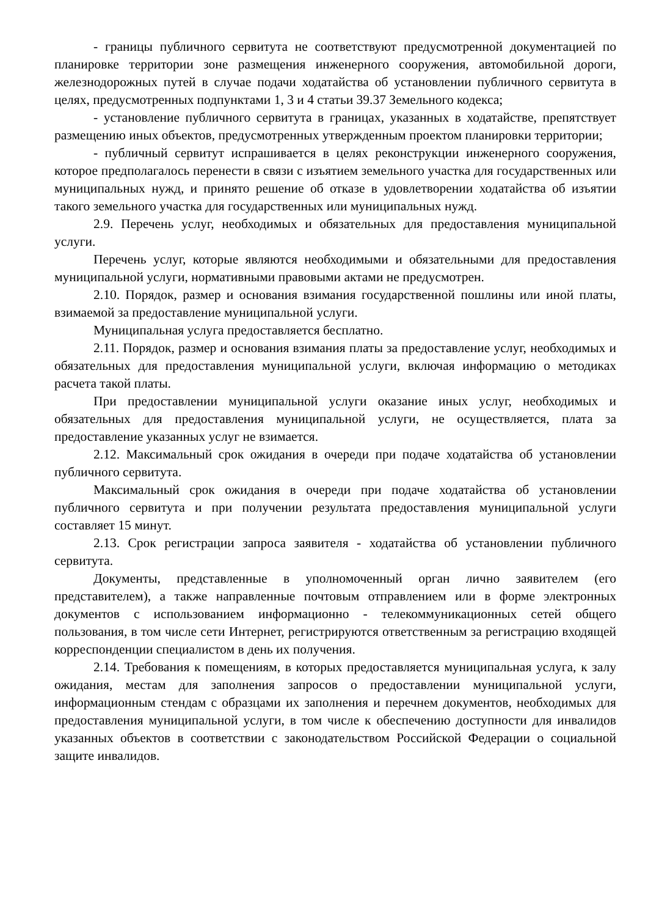- границы публичного сервитута не соответствуют предусмотренной документацией по планировке территории зоне размещения инженерного сооружения, автомобильной дороги, железнодорожных путей в случае подачи ходатайства об установлении публичного сервитута в целях, предусмотренных подпунктами 1, 3 и 4 статьи 39.37 Земельного кодекса;
- установление публичного сервитута в границах, указанных в ходатайстве, препятствует размещению иных объектов, предусмотренных утвержденным проектом планировки территории;
- публичный сервитут испрашивается в целях реконструкции инженерного сооружения, которое предполагалось перенести в связи с изъятием земельного участка для государственных или муниципальных нужд, и принято решение об отказе в удовлетворении ходатайства об изъятии такого земельного участка для государственных или муниципальных нужд.
2.9. Перечень услуг, необходимых и обязательных для предоставления муниципальной услуги.
Перечень услуг, которые являются необходимыми и обязательными для предоставления муниципальной услуги, нормативными правовыми актами не предусмотрен.
2.10. Порядок, размер и основания взимания государственной пошлины или иной платы, взимаемой за предоставление муниципальной услуги.
Муниципальная услуга предоставляется бесплатно.
2.11. Порядок, размер и основания взимания платы за предоставление услуг, необходимых и обязательных для предоставления муниципальной услуги, включая информацию о методиках расчета такой платы.
При предоставлении муниципальной услуги оказание иных услуг, необходимых и обязательных для предоставления муниципальной услуги, не осуществляется, плата за предоставление указанных услуг не взимается.
2.12. Максимальный срок ожидания в очереди при подаче ходатайства об установлении публичного сервитута.
Максимальный срок ожидания в очереди при подаче ходатайства об установлении публичного сервитута и при получении результата предоставления муниципальной услуги составляет 15 минут.
2.13. Срок регистрации запроса заявителя - ходатайства об установлении публичного сервитута.
Документы, представленные в уполномоченный орган лично заявителем (его представителем), а также направленные почтовым отправлением или в форме электронных документов с использованием информационно - телекоммуникационных сетей общего пользования, в том числе сети Интернет, регистрируются ответственным за регистрацию входящей корреспонденции специалистом в день их получения.
2.14. Требования к помещениям, в которых предоставляется муниципальная услуга, к залу ожидания, местам для заполнения запросов о предоставлении муниципальной услуги, информационным стендам с образцами их заполнения и перечнем документов, необходимых для предоставления муниципальной услуги, в том числе к обеспечению доступности для инвалидов указанных объектов в соответствии с законодательством Российской Федерации о социальной защите инвалидов.